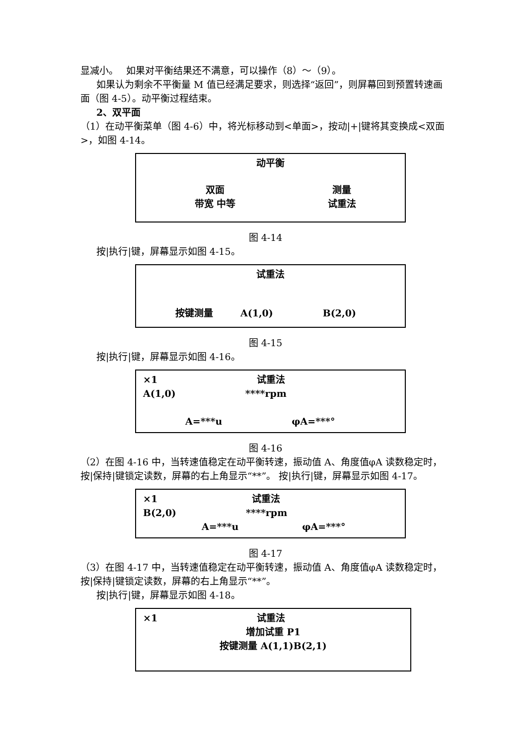显减小。　 如果对平衡结果还不满意，可以操作（8）～（9）。
如果认为剩余不平衡量 M 值已经满足要求，则选择“返回”，则屏幕回到预置转速画面（图 4-5）。动平衡过程结束。
2、双平面
（1）在动平衡菜单（图 4-6）中，将光标移动到<单面>，按动|+|键将其变换成<双面>，如图 4-14。
动平衡
双面
带宽 中等
测量
试重法
图 4-14
按|执行|键，屏幕显示如图 4-15。
试重法
按键测量 A(1,0) B(2,0)
图 4-15
按|执行|键，屏幕显示如图 4-16。
×1 试重法
A(1,0) ****rpm
A=***u φA=***°
图 4-16
（2）在图 4-16 中，当转速值稳定在动平衡转速，振动值 A、角度值φA 读数稳定时，按|保持|键锁定读数，屏幕的右上角显示“**”。 按|执行|键，屏幕显示如图 4-17。
×1 试重法
B(2,0) ****rpm
A=***u φA=***°
图 4-17
（3）在图 4-17 中，当转速值稳定在动平衡转速，振动值 A、角度值φA 读数稳定时，按|保持|键锁定读数，屏幕的右上角显示“**”。
按|执行|键，屏幕显示如图 4-18。
×1 试重法
增加试重 P1
按键测量 A(1,1)B(2,1)